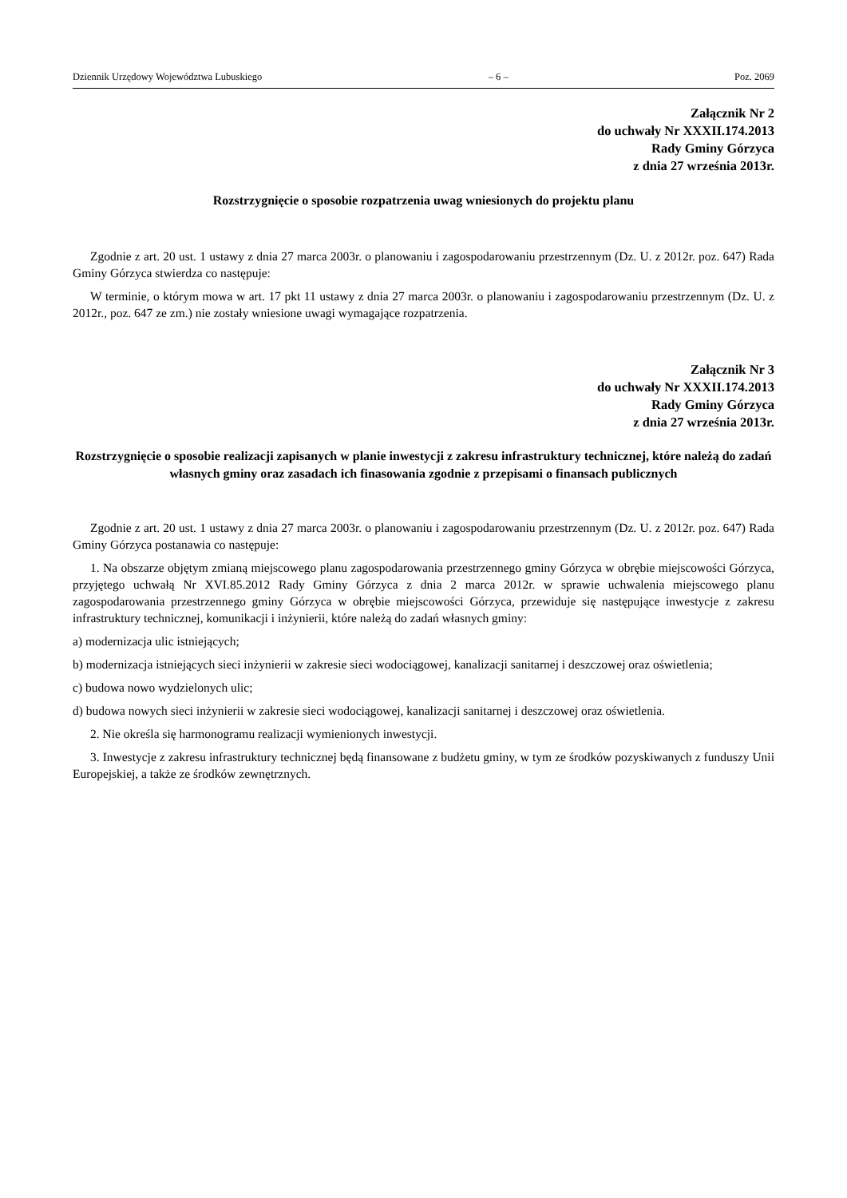Dziennik Urzędowy Województwa Lubuskiego – 6 – Poz. 2069
Załącznik Nr 2
do uchwały Nr XXXII.174.2013
Rady Gminy Górzyca
z dnia 27 września 2013r.
Rozstrzygnięcie o sposobie rozpatrzenia uwag wniesionych do projektu planu
Zgodnie z art. 20 ust. 1 ustawy z dnia 27 marca 2003r. o planowaniu i zagospodarowaniu przestrzennym (Dz. U. z 2012r. poz. 647) Rada Gminy Górzyca stwierdza co następuje:
W terminie, o którym mowa w art. 17 pkt 11 ustawy z dnia 27 marca 2003r. o planowaniu i zagospodarowaniu przestrzennym (Dz. U. z 2012r., poz. 647 ze zm.) nie zostały wniesione uwagi wymagające rozpatrzenia.
Załącznik Nr 3
do uchwały Nr XXXII.174.2013
Rady Gminy Górzyca
z dnia 27 września 2013r.
Rozstrzygnięcie o sposobie realizacji zapisanych w planie inwestycji z zakresu infrastruktury technicznej, które należą do zadań własnych gminy oraz zasadach ich finasowania zgodnie z przepisami o finansach publicznych
Zgodnie z art. 20 ust. 1 ustawy z dnia 27 marca 2003r. o planowaniu i zagospodarowaniu przestrzennym (Dz. U. z 2012r. poz. 647) Rada Gminy Górzyca postanawia co następuje:
1. Na obszarze objętym zmianą miejscowego planu zagospodarowania przestrzennego gminy Górzyca w obrębie miejscowości Górzyca, przyjętego uchwałą Nr XVI.85.2012 Rady Gminy Górzyca z dnia 2 marca 2012r. w sprawie uchwalenia miejscowego planu zagospodarowania przestrzennego gminy Górzyca w obrębie miejscowości Górzyca, przewiduje się następujące inwestycje z zakresu infrastruktury technicznej, komunikacji i inżynierii, które należą do zadań własnych gminy:
a) modernizacja ulic istniejących;
b) modernizacja istniejących sieci inżynierii w zakresie sieci wodociągowej, kanalizacji sanitarnej i deszczowej oraz oświetlenia;
c) budowa nowo wydzielonych ulic;
d) budowa nowych sieci inżynierii w zakresie sieci wodociągowej, kanalizacji sanitarnej i deszczowej oraz oświetlenia.
2. Nie określa się harmonogramu realizacji wymienionych inwestycji.
3. Inwestycje z zakresu infrastruktury technicznej będą finansowane z budżetu gminy, w tym ze środków pozyskiwanych z funduszy Unii Europejskiej, a także ze środków zewnętrznych.